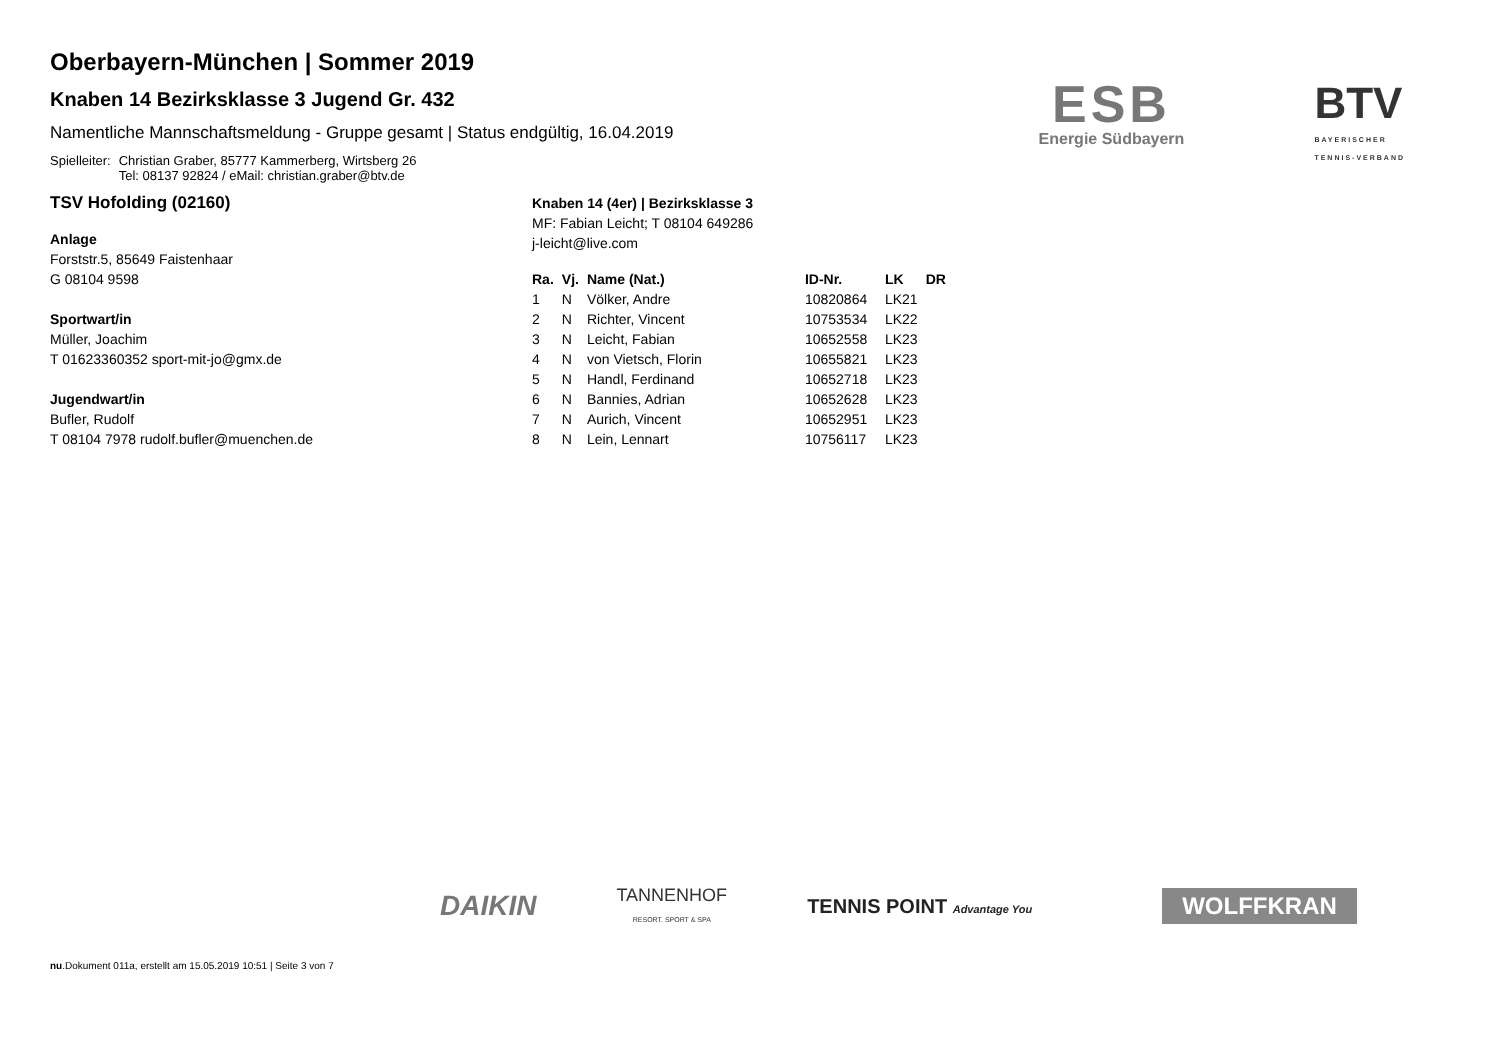Oberbayern-München | Sommer 2019
Knaben 14 Bezirksklasse 3 Jugend Gr. 432
Namentliche Mannschaftsmeldung - Gruppe gesamt | Status endgültig, 16.04.2019
Spielleiter: Christian Graber, 85777 Kammerberg, Wirtsberg 26
Tel: 08137 92824 / eMail: christian.graber@btv.de
ESB
Energie Südbayern
BTV
BAYERISCHER
TENNIS-VERBAND
TSV Hofolding (02160)
Anlage
Forststr.5, 85649 Faistenhaar
G 08104 9598
Sportwart/in
Müller, Joachim
T 01623360352 sport-mit-jo@gmx.de
Jugendwart/in
Bufler, Rudolf
T 08104 7978 rudolf.bufler@muenchen.de
Knaben 14 (4er) | Bezirksklasse 3
MF: Fabian Leicht; T 08104 649286
j-leicht@live.com
| Ra. | Vj. | Name (Nat.) | ID-Nr. | LK | DR |
| --- | --- | --- | --- | --- | --- |
| 1 | N | Völker, Andre | 10820864 | LK21 | |
| 2 | N | Richter, Vincent | 10753534 | LK22 | |
| 3 | N | Leicht, Fabian | 10652558 | LK23 | |
| 4 | N | von Vietsch, Florin | 10655821 | LK23 | |
| 5 | N | Handl, Ferdinand | 10652718 | LK23 | |
| 6 | N | Bannies, Adrian | 10652628 | LK23 | |
| 7 | N | Aurich, Vincent | 10652951 | LK23 | |
| 8 | N | Lein, Lennart | 10756117 | LK23 | |
DAIKIN TANNENHOF
RESORT. SPORT & SPA TENNIS POINT Advantage You WOLFFKRAN
nu.Dokument 011a, erstellt am 15.05.2019 10:51 | Seite 3 von 7